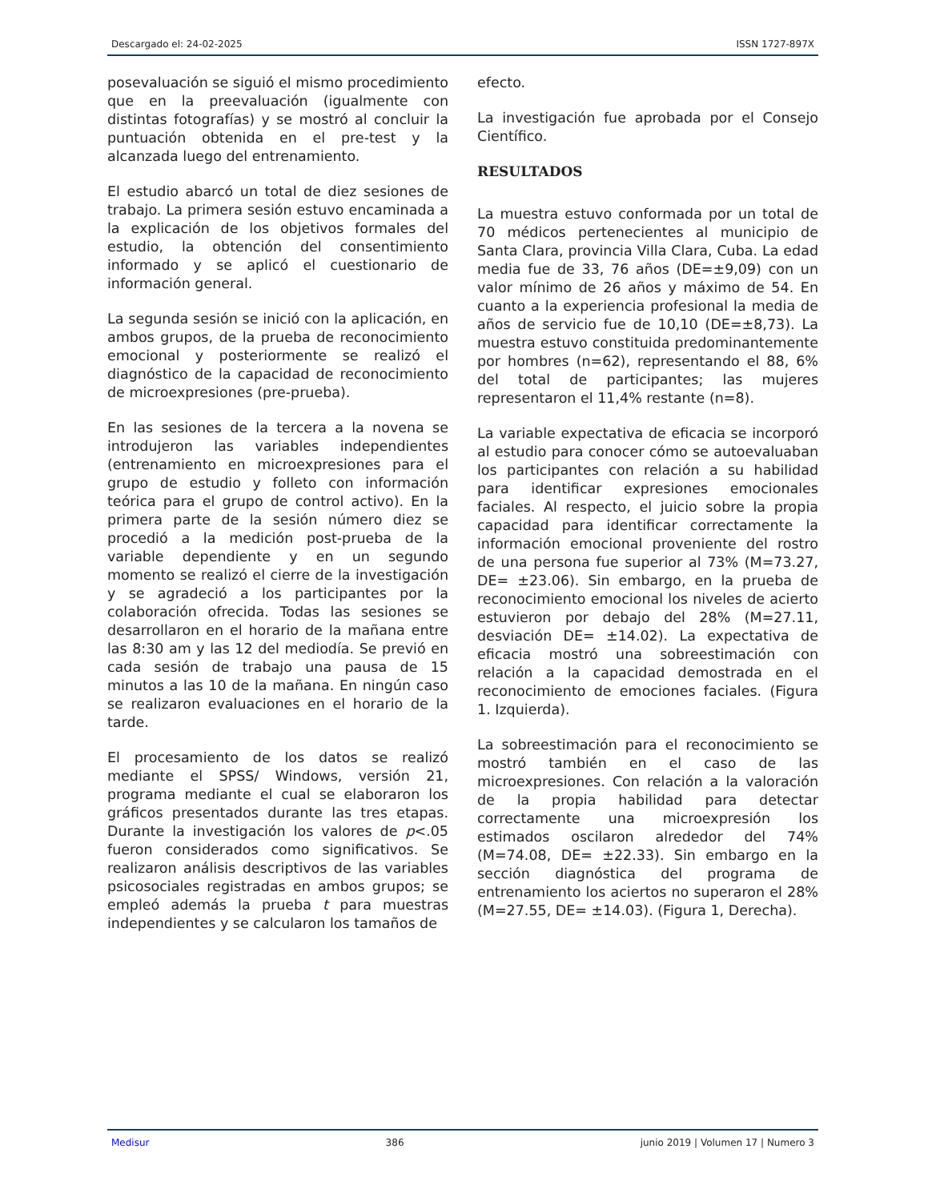Descargado el: 24-02-2025 ISSN 1727-897X
posevaluación se siguió el mismo procedimiento que en la preevaluación (igualmente con distintas fotografías) y se mostró al concluir la puntuación obtenida en el pre-test y la alcanzada luego del entrenamiento.
El estudio abarcó un total de diez sesiones de trabajo. La primera sesión estuvo encaminada a la explicación de los objetivos formales del estudio, la obtención del consentimiento informado y se aplicó el cuestionario de información general.
La segunda sesión se inició con la aplicación, en ambos grupos, de la prueba de reconocimiento emocional y posteriormente se realizó el diagnóstico de la capacidad de reconocimiento de microexpresiones (pre-prueba).
En las sesiones de la tercera a la novena se introdujeron las variables independientes (entrenamiento en microexpresiones para el grupo de estudio y folleto con información teórica para el grupo de control activo). En la primera parte de la sesión número diez se procedió a la medición post-prueba de la variable dependiente y en un segundo momento se realizó el cierre de la investigación y se agradeció a los participantes por la colaboración ofrecida. Todas las sesiones se desarrollaron en el horario de la mañana entre las 8:30 am y las 12 del mediodía. Se previó en cada sesión de trabajo una pausa de 15 minutos a las 10 de la mañana. En ningún caso se realizaron evaluaciones en el horario de la tarde.
El procesamiento de los datos se realizó mediante el SPSS/ Windows, versión 21, programa mediante el cual se elaboraron los gráficos presentados durante las tres etapas. Durante la investigación los valores de p<.05 fueron considerados como significativos. Se realizaron análisis descriptivos de las variables psicosociales registradas en ambos grupos; se empleó además la prueba t para muestras independientes y se calcularon los tamaños de
efecto.
La investigación fue aprobada por el Consejo Científico.
RESULTADOS
La muestra estuvo conformada por un total de 70 médicos pertenecientes al municipio de Santa Clara, provincia Villa Clara, Cuba. La edad media fue de 33, 76 años (DE=±9,09) con un valor mínimo de 26 años y máximo de 54. En cuanto a la experiencia profesional la media de años de servicio fue de 10,10 (DE=±8,73). La muestra estuvo constituida predominantemente por hombres (n=62), representando el 88, 6% del total de participantes; las mujeres representaron el 11,4% restante (n=8).
La variable expectativa de eficacia se incorporó al estudio para conocer cómo se autoevaluaban los participantes con relación a su habilidad para identificar expresiones emocionales faciales. Al respecto, el juicio sobre la propia capacidad para identificar correctamente la información emocional proveniente del rostro de una persona fue superior al 73% (M=73.27, DE= ±23.06). Sin embargo, en la prueba de reconocimiento emocional los niveles de acierto estuvieron por debajo del 28% (M=27.11, desviación DE= ±14.02). La expectativa de eficacia mostró una sobreestimación con relación a la capacidad demostrada en el reconocimiento de emociones faciales. (Figura 1. Izquierda).
La sobreestimación para el reconocimiento se mostró también en el caso de las microexpresiones. Con relación a la valoración de la propia habilidad para detectar correctamente una microexpresión los estimados oscilaron alrededor del 74% (M=74.08, DE= ±22.33). Sin embargo en la sección diagnóstica del programa de entrenamiento los aciertos no superaron el 28% (M=27.55, DE= ±14.03). (Figura 1, Derecha).
Medisur 386 junio 2019 | Volumen 17 | Numero 3